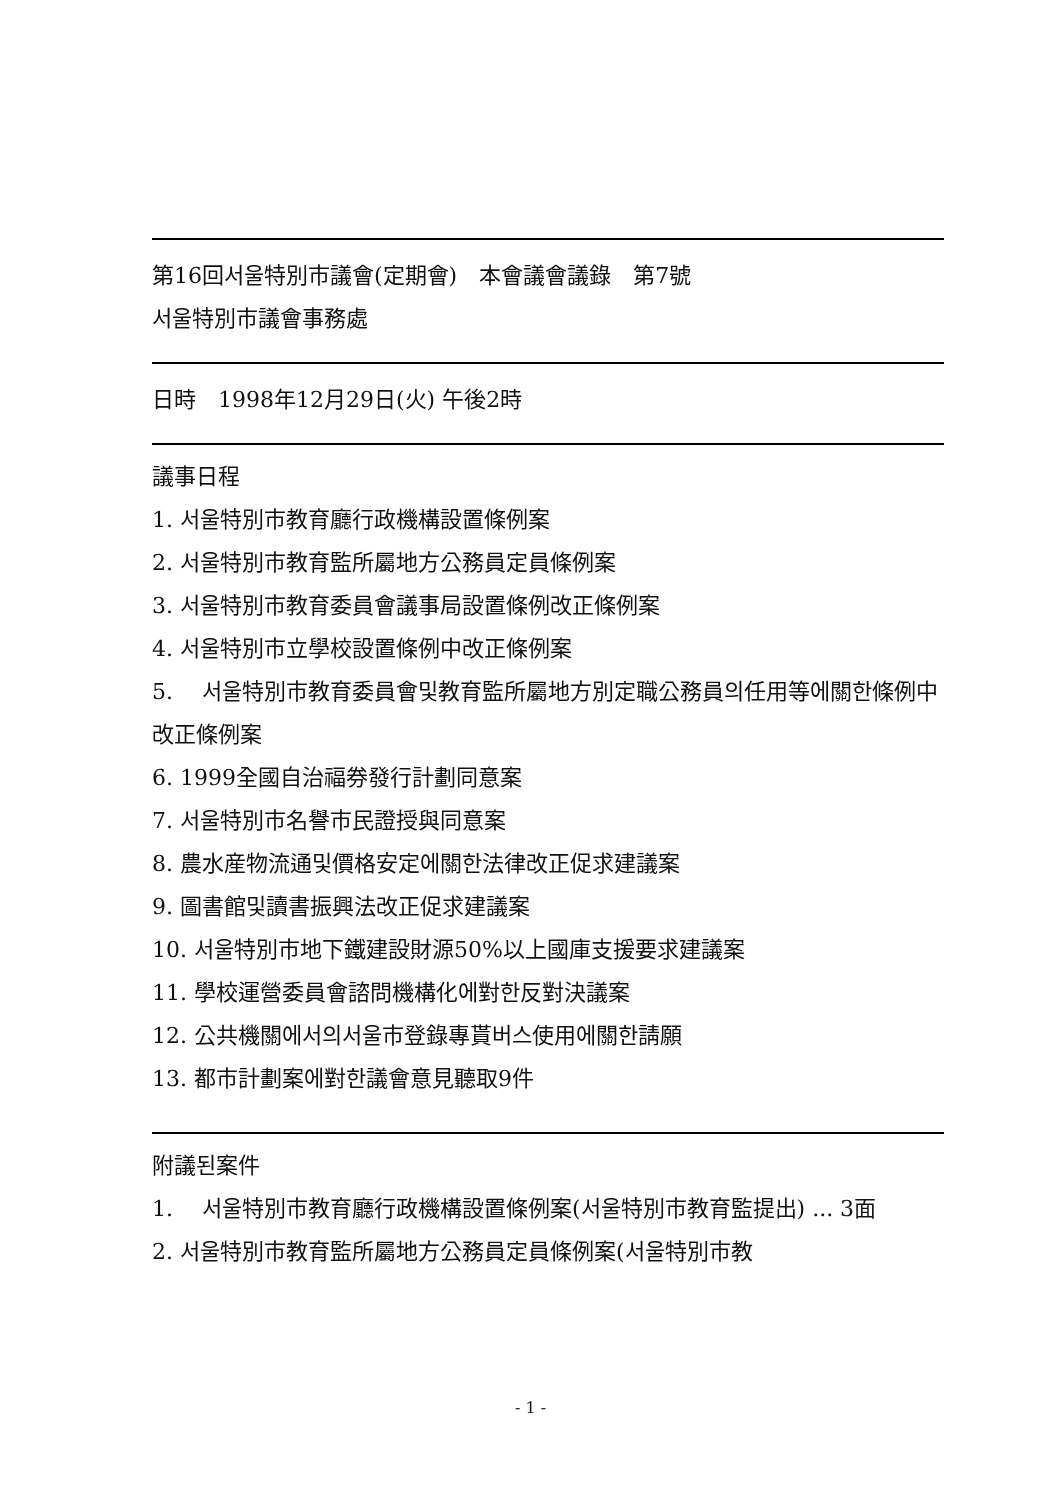第16回서울特別市議會(定期會)　本會議會議錄　第7號
서울特別市議會事務處
日時　1998年12月29日(火) 午後2時
議事日程
1. 서울特別市教育廳行政機構設置條例案
2. 서울特別市教育監所屬地方公務員定員條例案
3. 서울特別市教育委員會議事局設置條例改正條例案
4. 서울特別市立學校設置條例中改正條例案
5.　 서울特別市教育委員會및教育監所屬地方別定職公務員의任用等에關한條例中改正條例案
6. 1999全國自治福券發行計劃同意案
7. 서울特別市名譽市民證授與同意案
8. 農水産物流通및價格安定에關한法律改正促求建議案
9. 圖書館및讀書振興法改正促求建議案
10. 서울特別市地下鐵建設財源50%以上國庫支援要求建議案
11. 學校運營委員會諮問機構化에對한反對決議案
12. 公共機關에서의서울市登錄專貰버스使用에關한請願
13. 都市計劃案에對한議會意見聽取9件
附議된案件
1.　 서울特別市教育廳行政機構設置條例案(서울特別市教育監提出) ... 3面
2. 서울特別市教育監所屬地方公務員定員條例案(서울特別市教
- 1 -